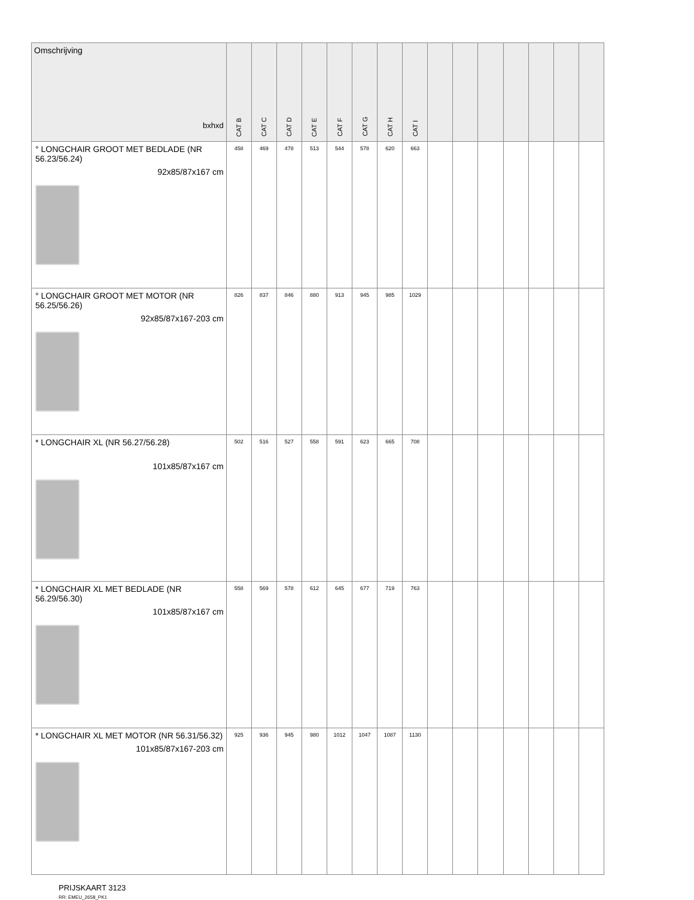| Omschrijving bxhxd | CAT B | CAT C | CAT D | CAT E | CAT F | CAT G | CAT H | CAT I | | | | | | | |
| --- | --- | --- | --- | --- | --- | --- | --- | --- | --- | --- | --- | --- | --- | --- | --- |
| ° LONGCHAIR GROOT MET BEDLADE (NR 56.23/56.24) 92x85/87x167 cm | 458 | 469 | 478 | 513 | 544 | 578 | 620 | 663 | | | | | | | |
| ° LONGCHAIR GROOT MET MOTOR (NR 56.25/56.26) 92x85/87x167-203 cm | 826 | 837 | 846 | 880 | 913 | 945 | 985 | 1029 | | | | | | | |
| * LONGCHAIR XL (NR 56.27/56.28) 101x85/87x167 cm | 502 | 516 | 527 | 558 | 591 | 623 | 665 | 708 | | | | | | | |
| * LONGCHAIR XL MET BEDLADE (NR 56.29/56.30) 101x85/87x167 cm | 558 | 569 | 578 | 612 | 645 | 677 | 719 | 763 | | | | | | | |
| * LONGCHAIR XL MET MOTOR (NR 56.31/56.32) 101x85/87x167-203 cm | 925 | 936 | 945 | 980 | 1012 | 1047 | 1087 | 1130 | | | | | | | |
PRIJSKAART 3123
RR: EMEU_2658_PK1